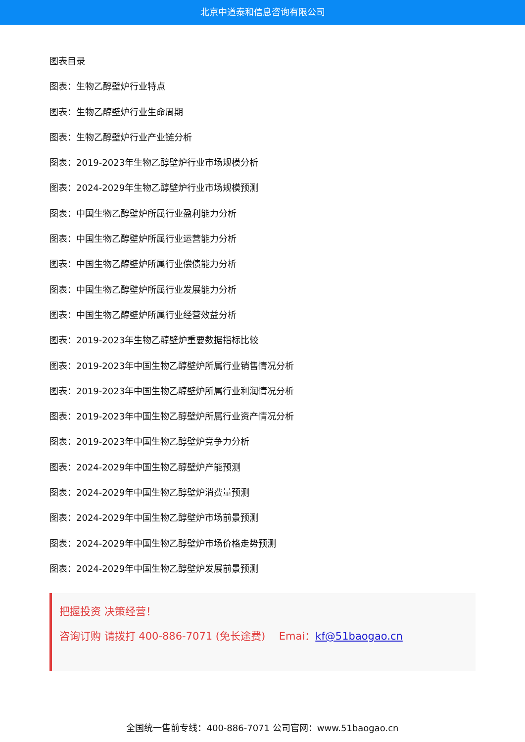北京中道泰和信息咨询有限公司
图表目录
图表：生物乙醇壁炉行业特点
图表：生物乙醇壁炉行业生命周期
图表：生物乙醇壁炉行业产业链分析
图表：2019-2023年生物乙醇壁炉行业市场规模分析
图表：2024-2029年生物乙醇壁炉行业市场规模预测
图表：中国生物乙醇壁炉所属行业盈利能力分析
图表：中国生物乙醇壁炉所属行业运营能力分析
图表：中国生物乙醇壁炉所属行业偿债能力分析
图表：中国生物乙醇壁炉所属行业发展能力分析
图表：中国生物乙醇壁炉所属行业经营效益分析
图表：2019-2023年生物乙醇壁炉重要数据指标比较
图表：2019-2023年中国生物乙醇壁炉所属行业销售情况分析
图表：2019-2023年中国生物乙醇壁炉所属行业利润情况分析
图表：2019-2023年中国生物乙醇壁炉所属行业资产情况分析
图表：2019-2023年中国生物乙醇壁炉竞争力分析
图表：2024-2029年中国生物乙醇壁炉产能预测
图表：2024-2029年中国生物乙醇壁炉消费量预测
图表：2024-2029年中国生物乙醇壁炉市场前景预测
图表：2024-2029年中国生物乙醇壁炉市场价格走势预测
图表：2024-2029年中国生物乙醇壁炉发展前景预测
把握投资 决策经营！
咨询订购 请拨打 400-886-7071 (免长途费)　 Emai：kf@51baogao.cn
全国统一售前专线：400-886-7071 公司官网：www.51baogao.cn